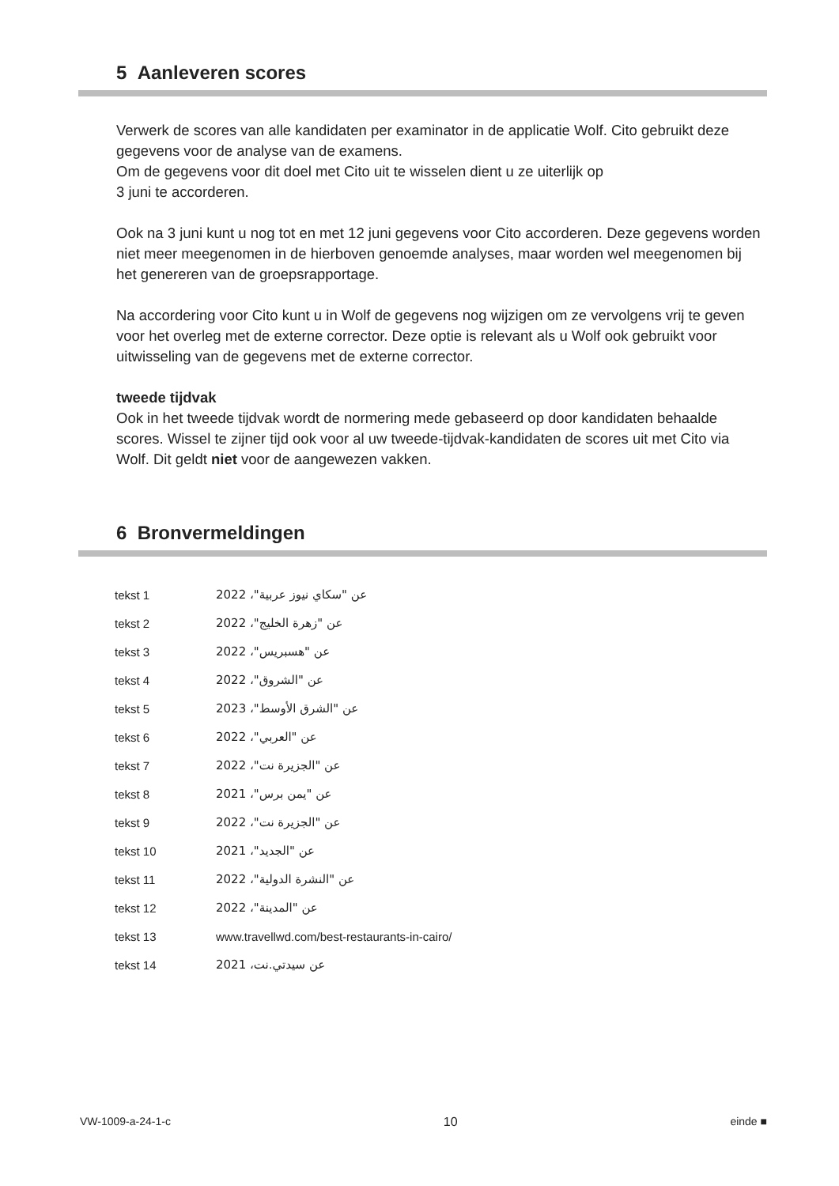5 Aanleveren scores
Verwerk de scores van alle kandidaten per examinator in de applicatie Wolf. Cito gebruikt deze gegevens voor de analyse van de examens.
Om de gegevens voor dit doel met Cito uit te wisselen dient u ze uiterlijk op
3 juni te accorderen.
Ook na 3 juni kunt u nog tot en met 12 juni gegevens voor Cito accorderen. Deze gegevens worden niet meer meegenomen in de hierboven genoemde analyses, maar worden wel meegenomen bij het genereren van de groepsrapportage.
Na accordering voor Cito kunt u in Wolf de gegevens nog wijzigen om ze vervolgens vrij te geven voor het overleg met de externe corrector. Deze optie is relevant als u Wolf ook gebruikt voor uitwisseling van de gegevens met de externe corrector.
tweede tijdvak
Ook in het tweede tijdvak wordt de normering mede gebaseerd op door kandidaten behaalde scores. Wissel te zijner tijd ook voor al uw tweede-tijdvak-kandidaten de scores uit met Cito via Wolf. Dit geldt niet voor de aangewezen vakken.
6 Bronvermeldingen
| tekst 1 | عن "سكاي نيوز عربية"، 2022 |
| tekst 2 | عن "زهرة الخليج"، 2022 |
| tekst 3 | عن "هسبريس"، 2022 |
| tekst 4 | عن "الشروق"، 2022 |
| tekst 5 | عن "الشرق الأوسط"، 2023 |
| tekst 6 | عن "العربي"، 2022 |
| tekst 7 | عن "الجزيرة نت"، 2022 |
| tekst 8 | عن "يمن برس"، 2021 |
| tekst 9 | عن "الجزيرة نت"، 2022 |
| tekst 10 | عن "الجديد"، 2021 |
| tekst 11 | عن "النشرة الدولية"، 2022 |
| tekst 12 | عن "المدينة"، 2022 |
| tekst 13 | www.travellwd.com/best-restaurants-in-cairo/ |
| tekst 14 | عن سيدتي.نت، 2021 |
VW-1009-a-24-1-c 10 einde ■